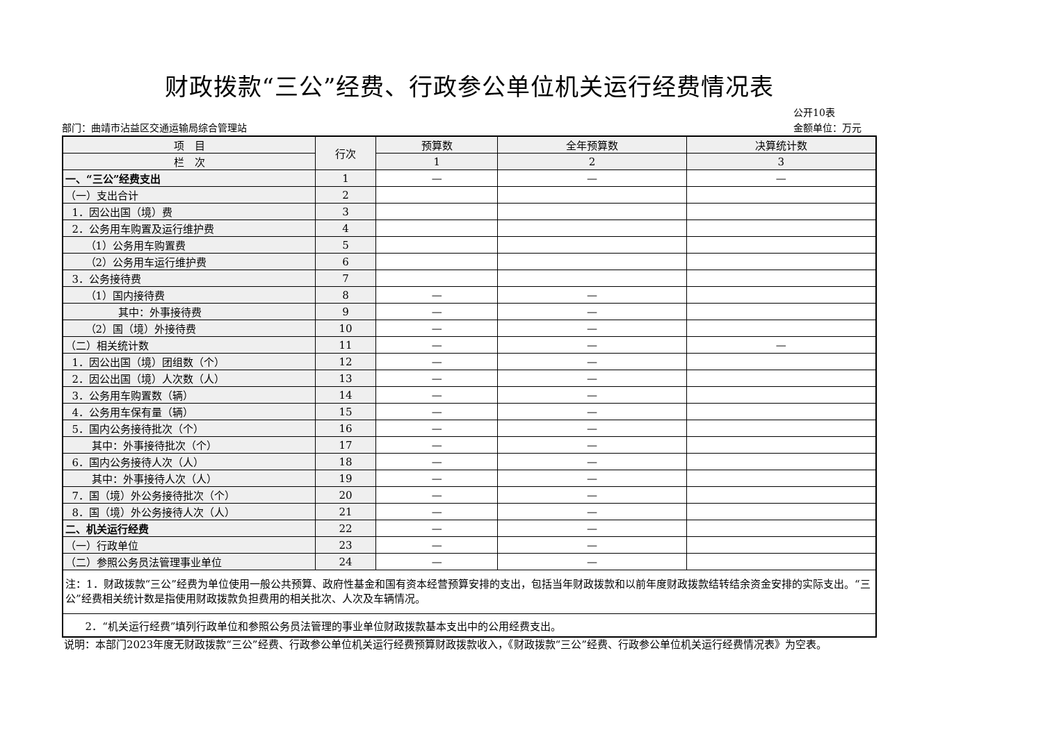财政拨款“三公”经费、行政参公单位机关运行经费情况表
部门：曲靖市沾益区交通运输局综合管理站
公开10表
金额单位：万元
| 项 目 | 行次 | 预算数 | 全年预算数 | 决算统计数 |
| --- | --- | --- | --- | --- |
| 栏 次 | | 1 | 2 | 3 |
| 一、“三公”经费支出 | 1 | — | — | — |
| （一）支出合计 | 2 | | | |
| 1．因公出国（境）费 | 3 | | | |
| 2．公务用车购置及运行维护费 | 4 | | | |
| （1）公务用车购置费 | 5 | | | |
| （2）公务用车运行维护费 | 6 | | | |
| 3．公务接待费 | 7 | | | |
| （1）国内接待费 | 8 | — | — | |
| 其中：外事接待费 | 9 | — | — | |
| （2）国（境）外接待费 | 10 | — | — | |
| （二）相关统计数 | 11 | — | — | — |
| 1．因公出国（境）团组数（个） | 12 | — | — | |
| 2．因公出国（境）人次数（人） | 13 | — | — | |
| 3．公务用车购置数（辆） | 14 | — | — | |
| 4．公务用车保有量（辆） | 15 | — | — | |
| 5．国内公务接待批次（个） | 16 | — | — | |
| 其中：外事接待批次（个） | 17 | — | — | |
| 6．国内公务接待人次（人） | 18 | — | — | |
| 其中：外事接待人次（人） | 19 | — | — | |
| 7．国（境）外公务接待批次（个） | 20 | — | — | |
| 8．国（境）外公务接待人次（人） | 21 | — | — | |
| 二、机关运行经费 | 22 | — | — | |
| （一）行政单位 | 23 | — | — | |
| （二）参照公务员法管理事业单位 | 24 | — | — | |
| 注：1．财政拨款“三公”经费为单位使用一般公共预算、政府性基金和国有资本经营预算安排的支出，包括当年财政拨款和以前年度财政拨款结转结余资金安排的实际支出。“三公”经费相关统计数是指使用财政拨款负担费用的相关批次、人次及车辆情况。 | | | | |
| 2．“机关运行经费”填列行政单位和参照公务员法管理的事业单位财政拨款基本支出中的公用经费支出。 | | | | |
说明：本部门2023年度无财政拨款“三公”经费、行政参公单位机关运行经费预算财政拨款收入，《财政拨款“三公”经费、行政参公单位机关运行经费情况表》为空表。